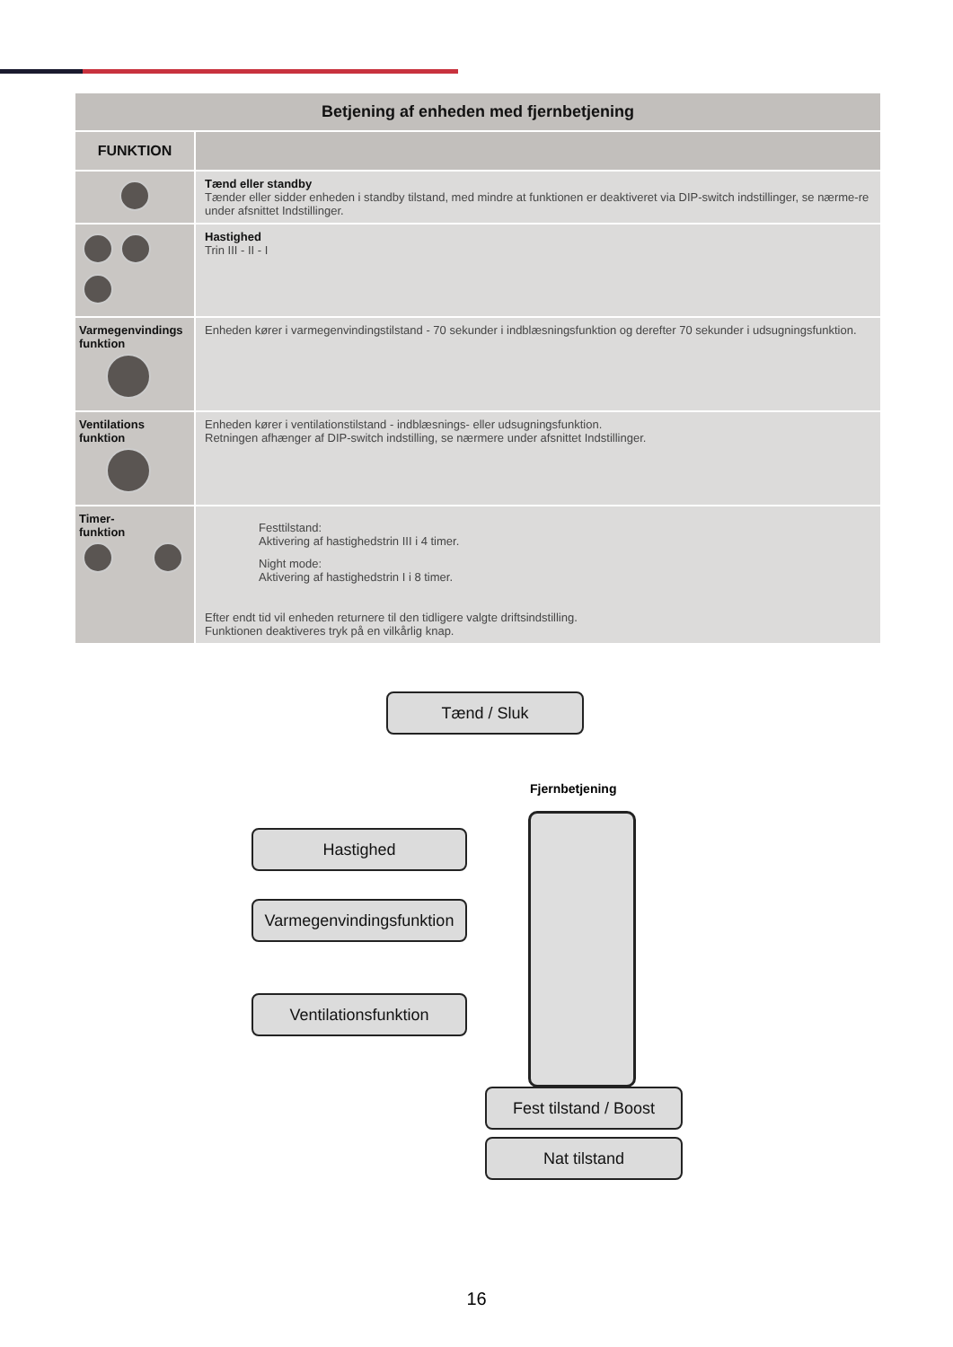| Betjening af enheden med fjernbetjening | |
| --- | --- |
| FUNKTION | |
| | Tænd eller standby Tænder eller sidder enheden i standby tilstand, med mindre at funktionen er deaktiveret via DIP-switch indstillinger, se nærme-re under afsnittet Indstillinger. |
| | Hastighed Trin III - II - I |
| Varmegenvindings funktion | Enheden kører i varmegenvindingstilstand - 70 sekunder i indblæsningsfunktion og derefter 70 sekunder i udsugningsfunktion. |
| Ventilations funktion | Enheden kører i ventilationstilstand - indblæsnings- eller udsugningsfunktion. Retningen afhænger af DIP-switch indstilling, se nærmere under afsnittet Indstillinger. |
| Timer- funktion | Festtilstand: Aktivering af hastighedstrin III i 4 timer. Night mode: Aktivering af hastighedstrin I i 8 timer. Efter endt tid vil enheden returnere til den tidligere valgte driftsindstilling. Funktionen deaktiveres tryk på en vilkårlig knap. |
Tænd / Sluk
Fjernbetjening
Hastighed
Varmegenvindingsfunktion
Ventilationsfunktion
Fest tilstand / Boost
Nat tilstand
16